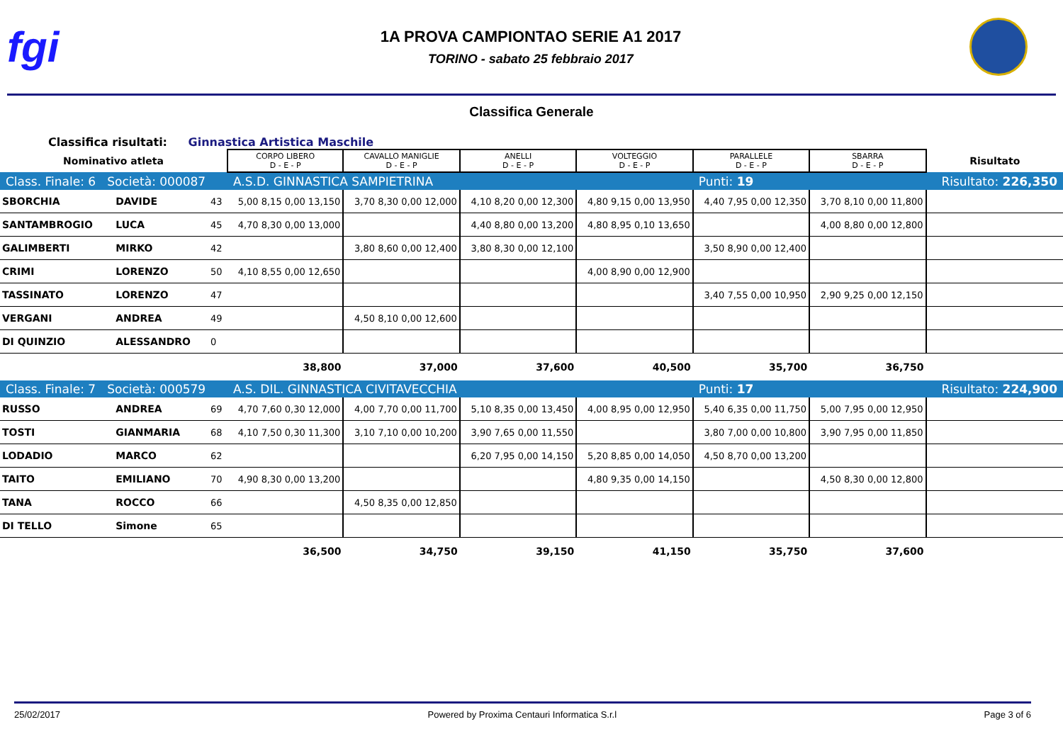fgi
1A PROVA CAMPIONTAO SERIE A1 2017
TORINO - sabato 25 febbraio 2017
Classifica Generale
Classifica risultati: Ginnastica Artistica Maschile
| Nominativo atleta | | | CORPO LIBERO D - E - P | CAVALLO MANIGLIE D - E - P | ANELLI D - E - P | VOLTEGGIO D - E - P | PARALLELE D - E - P | SBARRA D - E - P | Risultato |
| --- | --- | --- | --- | --- | --- | --- | --- | --- | --- |
| Class. Finale: 6 Società: 000087 | | | A.S.D. GINNASTICA SAMPIETRINA | | | | Punti: 19 | | Risultato: 226,350 |
| SBORCHIA | DAVIDE | 43 | 5,00 8,15 0,00 13,150 | 3,70 8,30 0,00 12,000 | 4,10 8,20 0,00 12,300 | 4,80 9,15 0,00 13,950 | 4,40 7,95 0,00 12,350 | 3,70 8,10 0,00 11,800 | |
| SANTAMBROGIO | LUCA | 45 | 4,70 8,30 0,00 13,000 | | 4,40 8,80 0,00 13,200 | 4,80 8,95 0,10 13,650 | | 4,00 8,80 0,00 12,800 | |
| GALIMBERTI | MIRKO | 42 | | 3,80 8,60 0,00 12,400 | 3,80 8,30 0,00 12,100 | | 3,50 8,90 0,00 12,400 | | |
| CRIMI | LORENZO | 50 | 4,10 8,55 0,00 12,650 | | | 4,00 8,90 0,00 12,900 | | | |
| TASSINATO | LORENZO | 47 | | | | | 3,40 7,55 0,00 10,950 | 2,90 9,25 0,00 12,150 | |
| VERGANI | ANDREA | 49 | | 4,50 8,10 0,00 12,600 | | | | | |
| DI QUINZIO | ALESSANDRO | 0 | | | | | | | |
| | | | 38,800 | 37,000 | 37,600 | 40,500 | 35,700 | 36,750 | |
| Class. Finale: 7 Società: 000579 | | | A.S. DIL. GINNASTICA CIVITAVECCHIA | | | | Punti: 17 | | Risultato: 224,900 |
| RUSSO | ANDREA | 69 | 4,70 7,60 0,30 12,000 | 4,00 7,70 0,00 11,700 | 5,10 8,35 0,00 13,450 | 4,00 8,95 0,00 12,950 | 5,40 6,35 0,00 11,750 | 5,00 7,95 0,00 12,950 | |
| TOSTI | GIANMARIA | 68 | 4,10 7,50 0,30 11,300 | 3,10 7,10 0,00 10,200 | 3,90 7,65 0,00 11,550 | | 3,80 7,00 0,00 10,800 | 3,90 7,95 0,00 11,850 | |
| LODADIO | MARCO | 62 | | | 6,20 7,95 0,00 14,150 | 5,20 8,85 0,00 14,050 | 4,50 8,70 0,00 13,200 | | |
| TAITO | EMILIANO | 70 | 4,90 8,30 0,00 13,200 | | | 4,80 9,35 0,00 14,150 | | 4,50 8,30 0,00 12,800 | |
| TANA | ROCCO | 66 | | 4,50 8,35 0,00 12,850 | | | | | |
| DI TELLO | Simone | 65 | | | | | | | |
| | | | 36,500 | 34,750 | 39,150 | 41,150 | 35,750 | 37,600 | |
25/02/2017 Powered by Proxima Centauri Informatica S.r.l Page 3 of 6